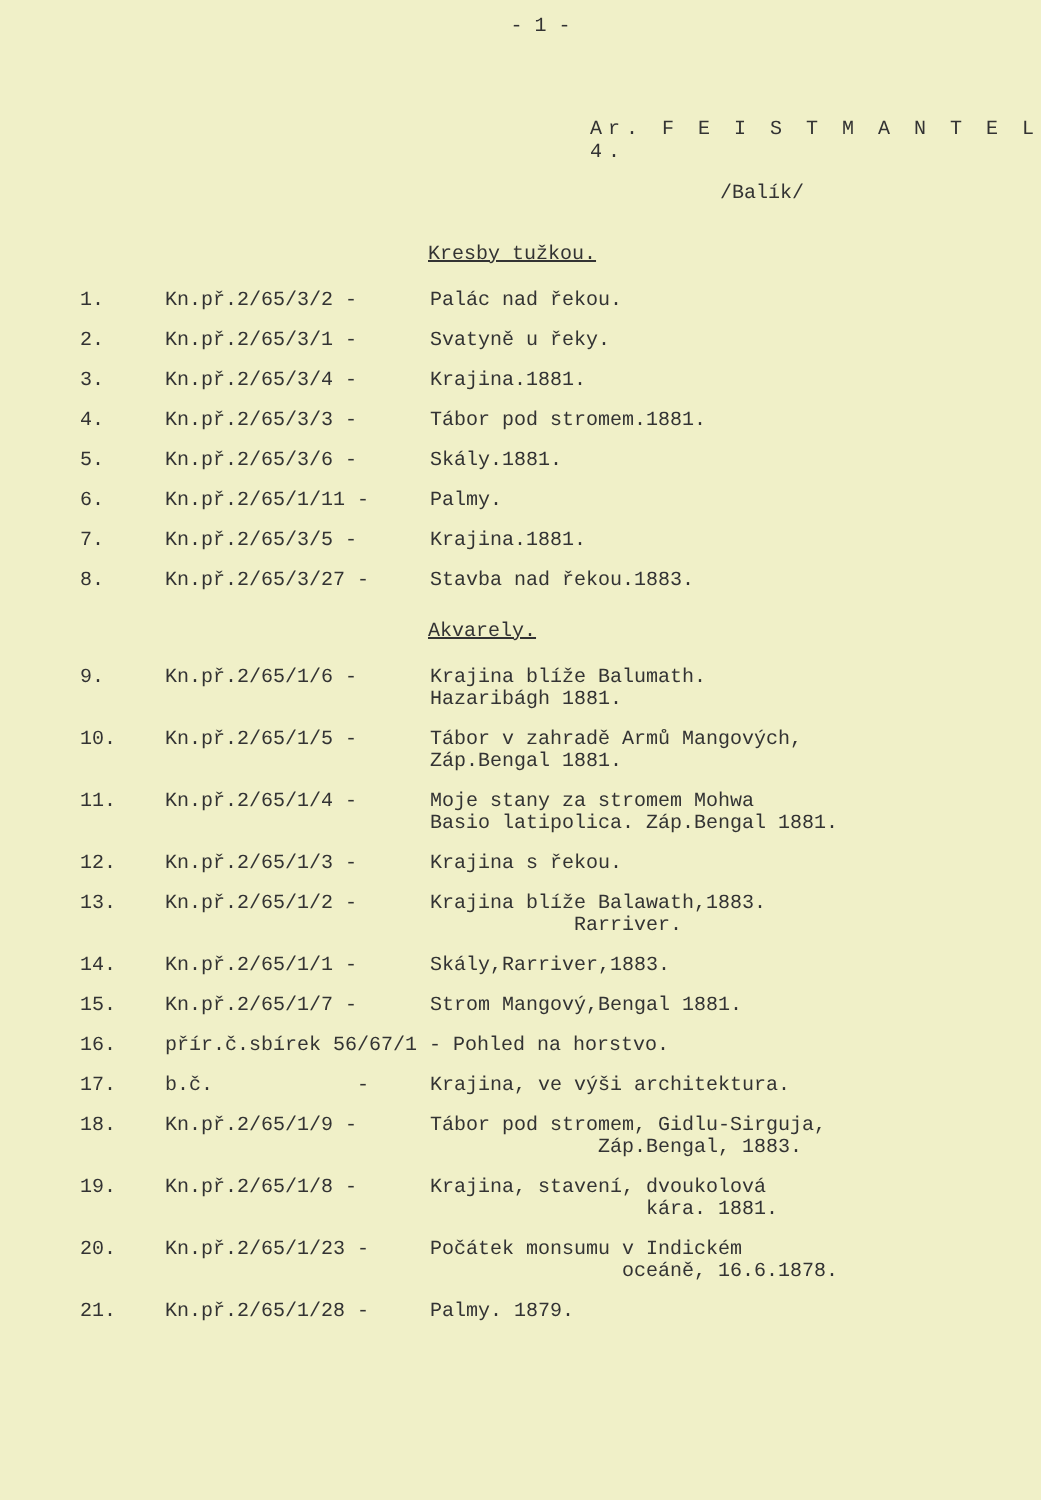- 1 -
Ar. F E I S T M A N T E L 4.
/Balík/
Kresby tužkou.
| 1. | Kn.př.2/65/3/2 - | Palác nad řekou. |
| 2. | Kn.př.2/65/3/1 - | Svatyně u řeky. |
| 3. | Kn.př.2/65/3/4 - | Krajina.1881. |
| 4. | Kn.př.2/65/3/3 - | Tábor pod stromem.1881. |
| 5. | Kn.př.2/65/3/6 - | Skály.1881. |
| 6. | Kn.př.2/65/1/11 - | Palmy. |
| 7. | Kn.př.2/65/3/5 - | Krajina.1881. |
| 8. | Kn.př.2/65/3/27 - | Stavba nad řekou.1883. |
Akvarely.
| 9. | Kn.př.2/65/1/6 - | Krajina blíže Balumath. Hazaribágh 1881. |
| 10. | Kn.př.2/65/1/5 - | Tábor v zahradě Armů Mangových, Záp.Bengal 1881. |
| 11. | Kn.př.2/65/1/4 - | Moje stany za stromem Mohwa Basio latipolica. Záp.Bengal 1881. |
| 12. | Kn.př.2/65/1/3 - | Krajina s řekou. |
| 13. | Kn.př.2/65/1/2 - | Krajina blíže Balawath,1883. Rarriver. |
| 14. | Kn.př.2/65/1/1 - | Skály,Rarriver,1883. |
| 15. | Kn.př.2/65/1/7 - | Strom Mangový,Bengal 1881. |
| 16. | přír.č.sbírek 56/67/1 - Pohled na horstvo. | |
| 17. | b.č. - | Krajina, ve výši architektura. |
| 18. | Kn.př.2/65/1/9 - | Tábor pod stromem, Gidlu-Sirguja, Záp.Bengal, 1883. |
| 19. | Kn.př.2/65/1/8 - | Krajina, stavení, dvoukolová kára. 1881. |
| 20. | Kn.př.2/65/1/23 - | Počátek monsumu v Indickém oceáně, 16.6.1878. |
| 21. | Kn.př.2/65/1/28 - | Palmy. 1879. |